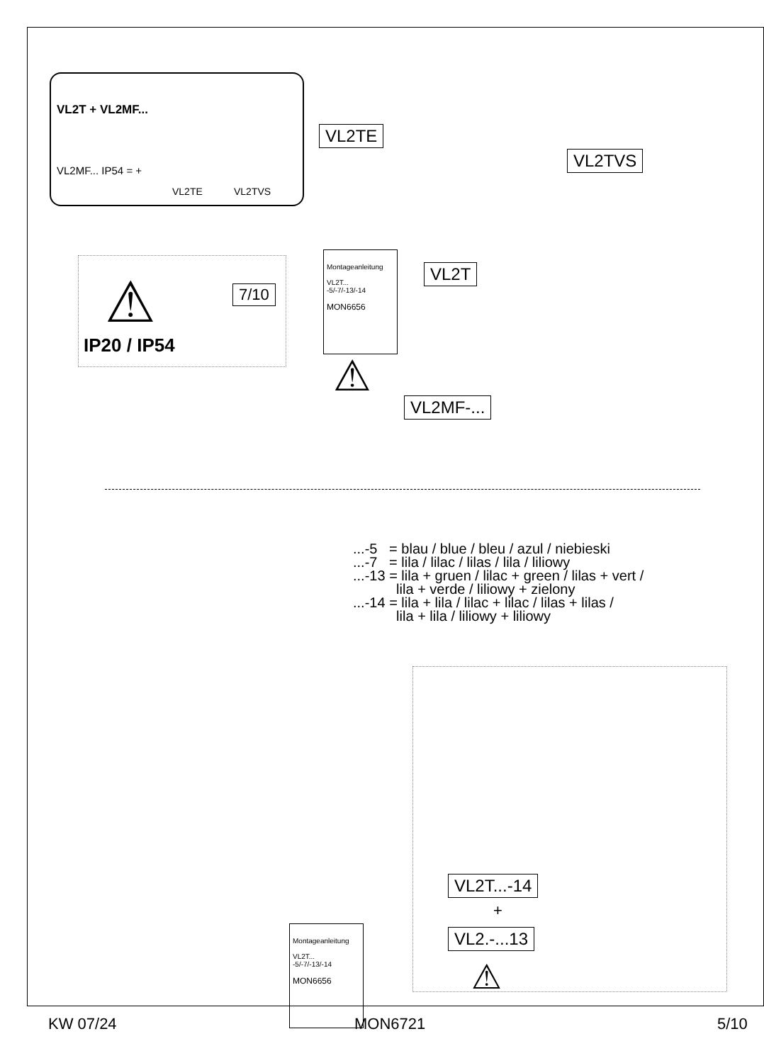VL2T + VL2MF...
VL2MF... IP54 = +
VL2TE VL2TVS
VL2TE
VL2TVS
VL2T
VL2MF-...
⚠ 7/10
IP20 / IP54
Montageanleitung
VL2T...
-5/-7/-13/-14
MON6656
⚠
...-5 = blau / blue / bleu / azul / niebieski
...-7 = lila / lilac / lilas / lila / liliowy
...-13 = lila + gruen / lilac + green / lilas + vert /
lila + verde / liliowy + zielony
...-14 = lila + lila / lilac + lilac / lilas + lilas /
lila + lila / liliowy + liliowy
VL2T...-14
+
VL2.-...13
⚠
Montageanleitung
VL2T...
-5/-7/-13/-14
MON6656
KW 07/24 MON6721 5/10